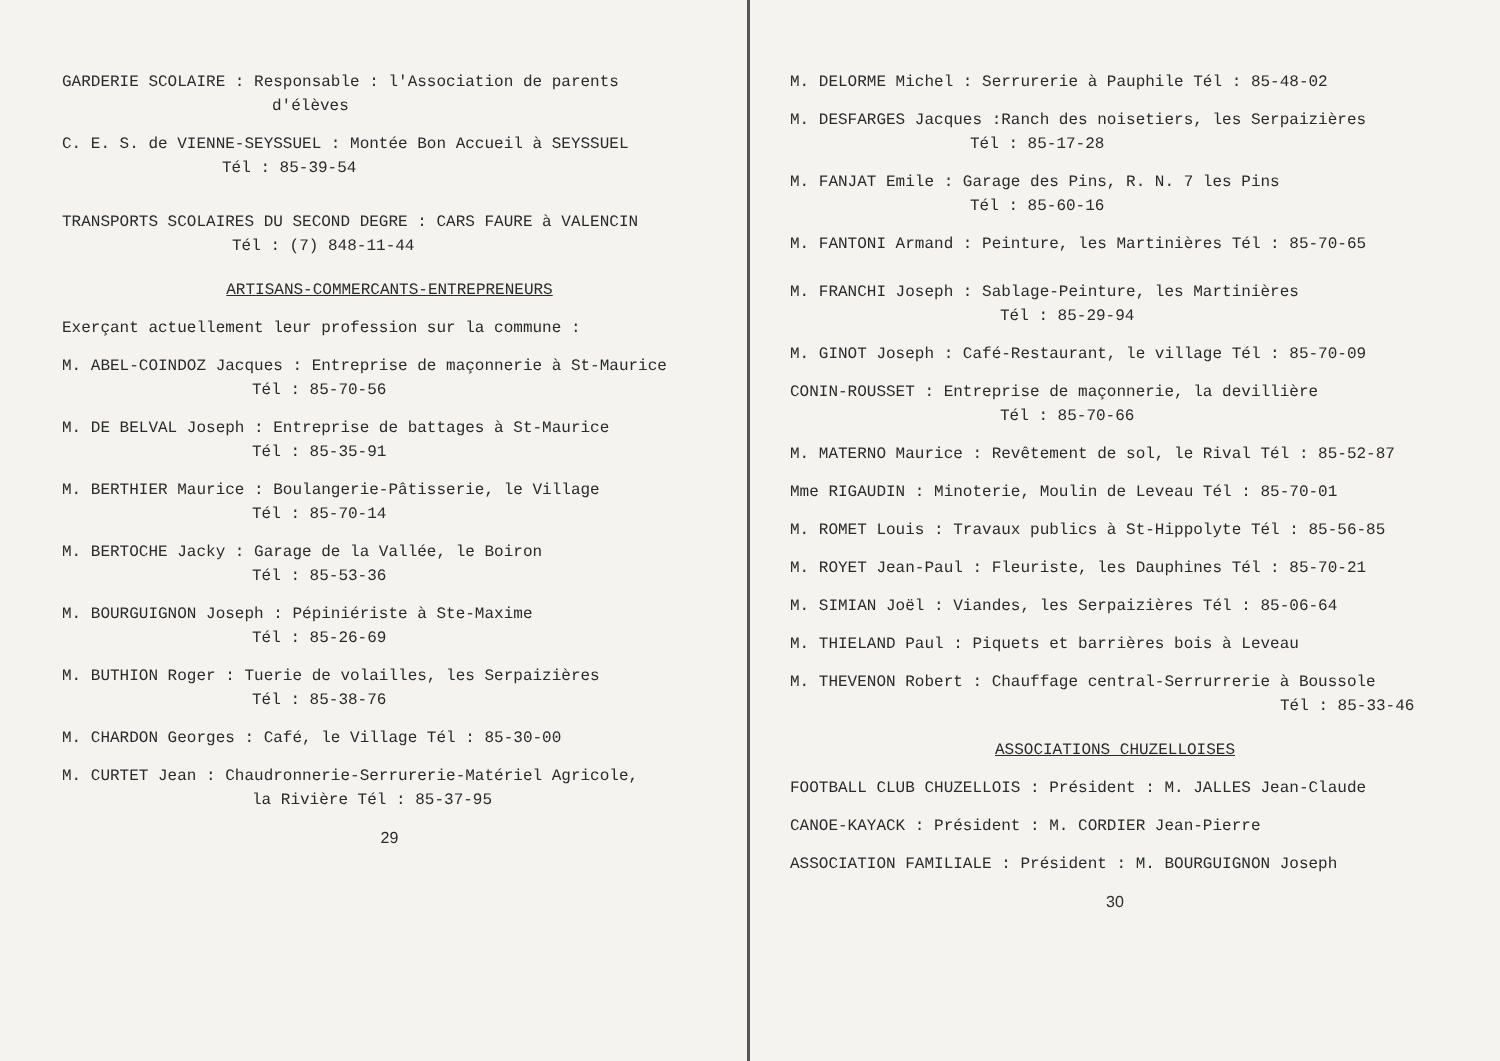GARDERIE SCOLAIRE : Responsable : l'Association de parents
d'élèves
C. E. S. de VIENNE-SEYSSUEL : Montée Bon Accueil à SEYSSUEL
Tél : 85-39-54
TRANSPORTS SCOLAIRES DU SECOND DEGRE : CARS FAURE à VALENCIN
Tél : (7) 848-11-44
ARTISANS-COMMERCANTS-ENTREPRENEURS
Exerçant actuellement leur profession sur la commune :
M. ABEL-COINDOZ Jacques : Entreprise de maçonnerie à St-Maurice
Tél : 85-70-56
M. DE BELVAL Joseph : Entreprise de battages à St-Maurice
Tél : 85-35-91
M. BERTHIER Maurice : Boulangerie-Pâtisserie, le Village
Tél : 85-70-14
M. BERTOCHE Jacky : Garage de la Vallée, le Boiron
Tél : 85-53-36
M. BOURGUIGNON Joseph : Pépiniériste à Ste-Maxime
Tél : 85-26-69
M. BUTHION Roger : Tuerie de volailles, les Serpaizières
Tél : 85-38-76
M. CHARDON Georges : Café, le Village Tél : 85-30-00
M. CURTET Jean : Chaudronnerie-Serrurerie-Matériel Agricole,
la Rivière Tél : 85-37-95
29
M. DELORME Michel : Serrurerie à Pauphile Tél : 85-48-02
M. DESFARGES Jacques :Ranch des noisetiers, les Serpaizières
Tél : 85-17-28
M. FANJAT Emile : Garage des Pins, R. N. 7 les Pins
Tél : 85-60-16
M. FANTONI Armand : Peinture, les Martinières Tél : 85-70-65
M. FRANCHI Joseph : Sablage-Peinture, les Martinières
Tél : 85-29-94
M. GINOT Joseph : Café-Restaurant, le village Tél : 85-70-09
CONIN-ROUSSET : Entreprise de maçonnerie, la devillière
Tél : 85-70-66
M. MATERNO Maurice : Revêtement de sol, le Rival Tél : 85-52-87
Mme RIGAUDIN : Minoterie, Moulin de Leveau Tél : 85-70-01
M. ROMET Louis : Travaux publics à St-Hippolyte Tél : 85-56-85
M. ROYET Jean-Paul : Fleuriste, les Dauphines Tél : 85-70-21
M. SIMIAN Joël : Viandes, les Serpaizières Tél : 85-06-64
M. THIELAND Paul : Piquets et barrières bois à Leveau
M. THEVENON Robert : Chauffage central-Serrurrerie à Boussole
Tél : 85-33-46
ASSOCIATIONS CHUZELLOISES
FOOTBALL CLUB CHUZELLOIS : Président : M. JALLES Jean-Claude
CANOE-KAYACK : Président : M. CORDIER Jean-Pierre
ASSOCIATION FAMILIALE : Président : M. BOURGUIGNON Joseph
30